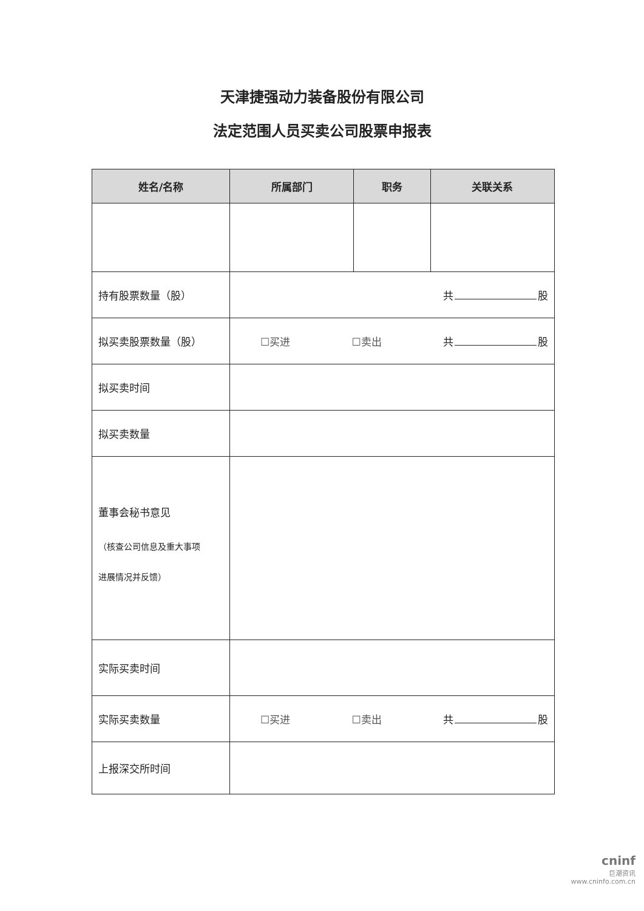天津捷强动力装备股份有限公司
法定范围人员买卖公司股票申报表
| 姓名/名称 | 所属部门 | 职务 | 关联关系 |
| --- | --- | --- | --- |
| 持有股票数量（股） | 共 股 | | |
| 拟买卖股票数量（股） | ☐买进 ☐卖出 共 股 | | |
| 拟买卖时间 | | | |
| 拟买卖数量 | | | |
| 董事会秘书意见 （核查公司信息及重大事项 进展情况并反馈） | | | |
| 实际买卖时间 | | | |
| 实际买卖数量 | ☐买进 ☐卖出 共 股 | | |
| 上报深交所时间 | | | |
cninf
巨潮资讯
www.cninfo.com.cn